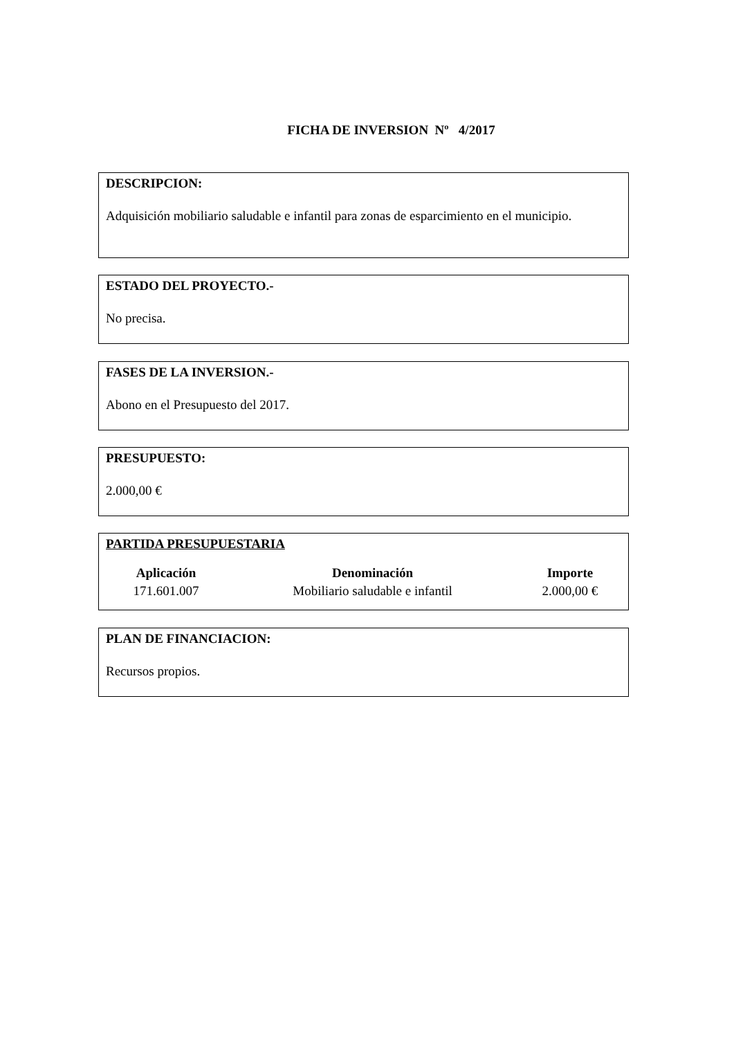FICHA DE INVERSION Nº 4/2017
DESCRIPCION:
Adquisición mobiliario saludable e infantil para zonas de esparcimiento en el municipio.
ESTADO DEL PROYECTO.-
No precisa.
FASES DE LA INVERSION.-
Abono en el Presupuesto del 2017.
PRESUPUESTO:
2.000,00 €
PARTIDA PRESUPUESTARIA
| Aplicación | Denominación | Importe |
| --- | --- | --- |
| 171.601.007 | Mobiliario saludable e infantil | 2.000,00 € |
PLAN DE FINANCIACION:
Recursos propios.